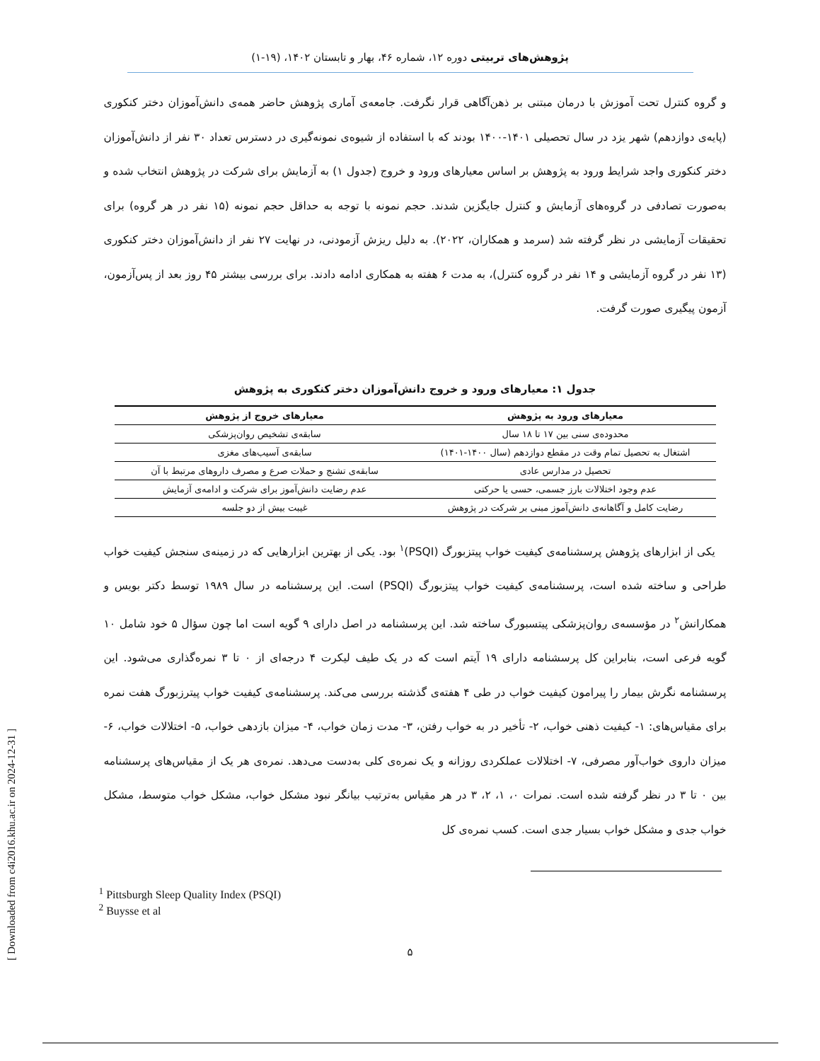پژوهش‌های تربیتی دوره ۱۲، شماره ۴۶، بهار و تابستان ۱۴۰۲، (۱۹-۱)
و گروه کنترل تحت آموزش با درمان مبتنی بر ذهن‌آگاهی قرار نگرفت. جامعه‌ی آماری پژوهش حاضر همه‌ی دانش‌آموزان دختر کنکوری (پایه‌ی دوازدهم) شهر یزد در سال تحصیلی ۱۴۰۱-۱۴۰۰ بودند که با استفاده از شیوه‌ی نمونه‌گیری در دسترس تعداد ۳۰ نفر از دانش‌آموزان دختر کنکوری واجد شرایط ورود به پژوهش بر اساس معیارهای ورود و خروج (جدول ۱) به آزمایش برای شرکت در پژوهش انتخاب شده و به‌صورت تصادفی در گروه‌های آزمایش و کنترل جایگزین شدند. حجم نمونه با توجه به حداقل حجم نمونه (۱۵ نفر در هر گروه) برای تحقیقات آزمایشی در نظر گرفته شد (سرمد و همکاران، ۲۰۲۲). به دلیل ریزش آزمودنی، در نهایت ۲۷ نفر از دانش‌آموزان دختر کنکوری (۱۳ نفر در گروه آزمایشی و ۱۴ نفر در گروه کنترل)، به مدت ۶ هفته به همکاری ادامه دادند. برای بررسی بیشتر ۴۵ روز بعد از پس‌آزمون، آزمون پیگیری صورت گرفت.
جدول ۱: معیارهای ورود و خروج دانش‌آموزان دختر کنکوری به پژوهش
| معیارهای ورود به پژوهش | معیارهای خروج از پژوهش |
| --- | --- |
| محدوده‌ی سنی بین ۱۷ تا ۱۸ سال | سابقه‌ی تشخیص روان‌پزشکی |
| اشتغال به تحصیل تمام وقت در مقطع دوازدهم (سال ۱۴۰۰-۱۴۰۱) | سابقه‌ی آسیب‌های مغزی |
| تحصیل در مدارس عادی | سابقه‌ی تشنج و حملات صرع و مصرف داروهای مرتبط با آن |
| عدم وجود اختلالات بارز جسمی، حسی یا حرکتی | عدم رضایت دانش‌آموز برای شرکت و ادامه‌ی آزمایش |
| رضایت کامل و آگاهانه‌ی دانش‌آموز مبنی بر شرکت در پژوهش | غیبت بیش از دو جلسه |
یکی از ابزارهای پژوهش پرسشنامه‌ی کیفیت خواب پیتزبورگ (PSQI)<sup>۱</sup> بود. یکی از بهترین ابزارهایی که در زمینه‌ی سنجش کیفیت خواب طراحی و ساخته شده است، پرسشنامه‌ی کیفیت خواب پیتزبورگ (PSQI) است. این پرسشنامه در سال ۱۹۸۹ توسط دکتر بویس و همکارانش<sup>۲</sup> در مؤسسه‌ی روان‌پزشکی پیتسبورگ ساخته شد. این پرسشنامه در اصل دارای ۹ گویه است اما چون سؤال ۵ خود شامل ۱۰ گویه فرعی است، بنابراین کل پرسشنامه دارای ۱۹ آیتم است که در یک طیف لیکرت ۴ درجه‌ای از ۰ تا ۳ نمره‌گذاری می‌شود. این پرسشنامه نگرش بیمار را پیرامون کیفیت خواب در طی ۴ هفته‌ی گذشته بررسی می‌کند. پرسشنامه‌ی کیفیت خواب پیترزبورگ هفت نمره برای مقیاس‌های: ۱- کیفیت ذهنی خواب، ۲- تأخیر در به خواب رفتن، ۳- مدت زمان خواب، ۴- میزان بازدهی خواب، ۵- اختلالات خواب، ۶- میزان داروی خواب‌آور مصرفی، ۷- اختلالات عملکردی روزانه و یک نمره‌ی کلی به‌دست می‌دهد. نمره‌ی هر یک از مقیاس‌های پرسشنامه بین ۰ تا ۳ در نظر گرفته شده است. نمرات ۰، ۱، ۲، ۳ در هر مقیاس به‌ترتیب بیانگر نبود مشکل خواب، مشکل خواب متوسط، مشکل خواب جدی و مشکل خواب بسیار جدی است. کسب نمره‌ی کل
<sup>1</sup> Pittsburgh Sleep Quality Index (PSQI)
<sup>2</sup> Buysse et al
۵
[ Downloaded from c4i2016.khu.ac.ir on 2024-12-31 ]